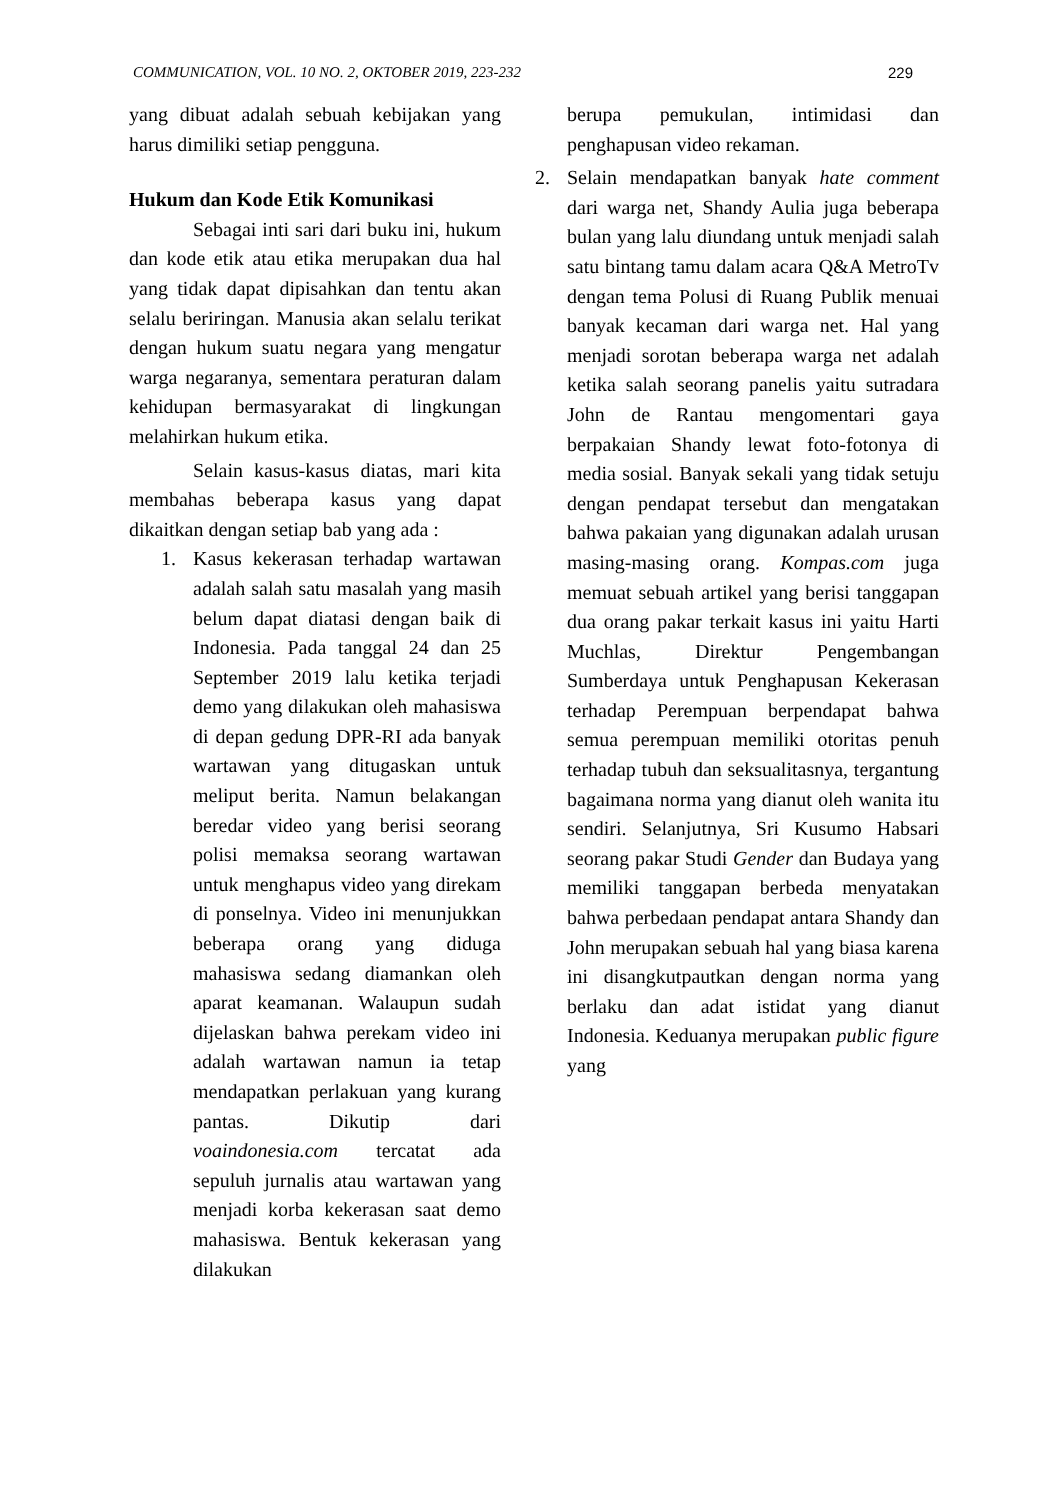COMMUNICATION, VOL. 10 NO. 2, OKTOBER 2019, 223-232 229
yang dibuat adalah sebuah kebijakan yang harus dimiliki setiap pengguna.
Hukum dan Kode Etik Komunikasi
Sebagai inti sari dari buku ini, hukum dan kode etik atau etika merupakan dua hal yang tidak dapat dipisahkan dan tentu akan selalu beriringan. Manusia akan selalu terikat dengan hukum suatu negara yang mengatur warga negaranya, sementara peraturan dalam kehidupan bermasyarakat di lingkungan melahirkan hukum etika.
Selain kasus-kasus diatas, mari kita membahas beberapa kasus yang dapat dikaitkan dengan setiap bab yang ada :
1. Kasus kekerasan terhadap wartawan adalah salah satu masalah yang masih belum dapat diatasi dengan baik di Indonesia. Pada tanggal 24 dan 25 September 2019 lalu ketika terjadi demo yang dilakukan oleh mahasiswa di depan gedung DPR-RI ada banyak wartawan yang ditugaskan untuk meliput berita. Namun belakangan beredar video yang berisi seorang polisi memaksa seorang wartawan untuk menghapus video yang direkam di ponselnya. Video ini menunjukkan beberapa orang yang diduga mahasiswa sedang diamankan oleh aparat keamanan. Walaupun sudah dijelaskan bahwa perekam video ini adalah wartawan namun ia tetap mendapatkan perlakuan yang kurang pantas. Dikutip dari voaindonesia.com tercatat ada sepuluh jurnalis atau wartawan yang menjadi korba kekerasan saat demo mahasiswa. Bentuk kekerasan yang dilakukan
berupa pemukulan, intimidasi dan penghapusan video rekaman.
2. Selain mendapatkan banyak hate comment dari warga net, Shandy Aulia juga beberapa bulan yang lalu diundang untuk menjadi salah satu bintang tamu dalam acara Q&A MetroTv dengan tema Polusi di Ruang Publik menuai banyak kecaman dari warga net. Hal yang menjadi sorotan beberapa warga net adalah ketika salah seorang panelis yaitu sutradara John de Rantau mengomentari gaya berpakaian Shandy lewat foto-fotonya di media sosial. Banyak sekali yang tidak setuju dengan pendapat tersebut dan mengatakan bahwa pakaian yang digunakan adalah urusan masing-masing orang. Kompas.com juga memuat sebuah artikel yang berisi tanggapan dua orang pakar terkait kasus ini yaitu Harti Muchlas, Direktur Pengembangan Sumberdaya untuk Penghapusan Kekerasan terhadap Perempuan berpendapat bahwa semua perempuan memiliki otoritas penuh terhadap tubuh dan seksualitasnya, tergantung bagaimana norma yang dianut oleh wanita itu sendiri. Selanjutnya, Sri Kusumo Habsari seorang pakar Studi Gender dan Budaya yang memiliki tanggapan berbeda menyatakan bahwa perbedaan pendapat antara Shandy dan John merupakan sebuah hal yang biasa karena ini disangkutpautkan dengan norma yang berlaku dan adat istidat yang dianut Indonesia. Keduanya merupakan public figure yang